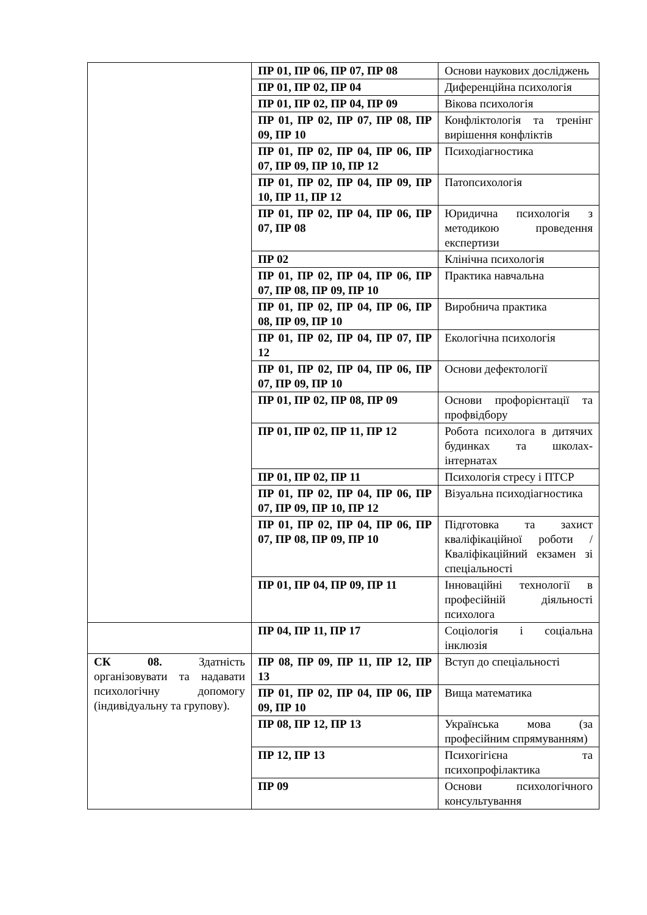| | ПР 01, ПР 06, ПР 07, ПР 08 | Основи наукових досліджень |
| | ПР 01, ПР 02, ПР 04 | Диференційна психологія |
| | ПР 01, ПР 02, ПР 04, ПР 09 | Вікова психологія |
| | ПР 01, ПР 02, ПР 07, ПР 08, ПР 09, ПР 10 | Конфліктологія та тренінг вирішення конфліктів |
| | ПР 01, ПР 02, ПР 04, ПР 06, ПР 07, ПР 09, ПР 10, ПР 12 | Психодіагностика |
| | ПР 01, ПР 02, ПР 04, ПР 09, ПР 10, ПР 11, ПР 12 | Патопсихологія |
| | ПР 01, ПР 02, ПР 04, ПР 06, ПР 07, ПР 08 | Юридична психологія з методикою проведення експертизи |
| | ПР 02 | Клінічна психологія |
| | ПР 01, ПР 02, ПР 04, ПР 06, ПР 07, ПР 08, ПР 09, ПР 10 | Практика навчальна |
| | ПР 01, ПР 02, ПР 04, ПР 06, ПР 08, ПР 09, ПР 10 | Виробнича практика |
| | ПР 01, ПР 02, ПР 04, ПР 07, ПР 12 | Екологічна психологія |
| | ПР 01, ПР 02, ПР 04, ПР 06, ПР 07, ПР 09, ПР 10 | Основи дефектології |
| | ПР 01, ПР 02, ПР 08, ПР 09 | Основи профорієнтації та профвідбору |
| | ПР 01, ПР 02, ПР 11, ПР 12 | Робота психолога в дитячих будинках та школах-інтернатах |
| | ПР 01, ПР 02, ПР 11 | Психологія стресу і ПТСР |
| | ПР 01, ПР 02, ПР 04, ПР 06, ПР 07, ПР 09, ПР 10, ПР 12 | Візуальна психодіагностика |
| | ПР 01, ПР 02, ПР 04, ПР 06, ПР 07, ПР 08, ПР 09, ПР 10 | Підготовка та захист кваліфікаційної роботи / Кваліфікаційний екзамен зі спеціальності |
| | ПР 01, ПР 04, ПР 09, ПР 11 | Інноваційні технології в професійній діяльності психолога |
| | ПР 04, ПР 11, ПР 17 | Соціологія і соціальна інклюзія |
| СК 08. Здатність організовувати та надавати психологічну допомогу (індивідуальну та групову). | ПР 08, ПР 09, ПР 11, ПР 12, ПР 13 | Вступ до спеціальності |
| | ПР 01, ПР 02, ПР 04, ПР 06, ПР 09, ПР 10 | Вища математика |
| | ПР 08, ПР 12, ПР 13 | Українська мова (за професійним спрямуванням) |
| | ПР 12, ПР 13 | Психогігієна та психопрофілактика |
| | ПР 09 | Основи психологічного консультування |